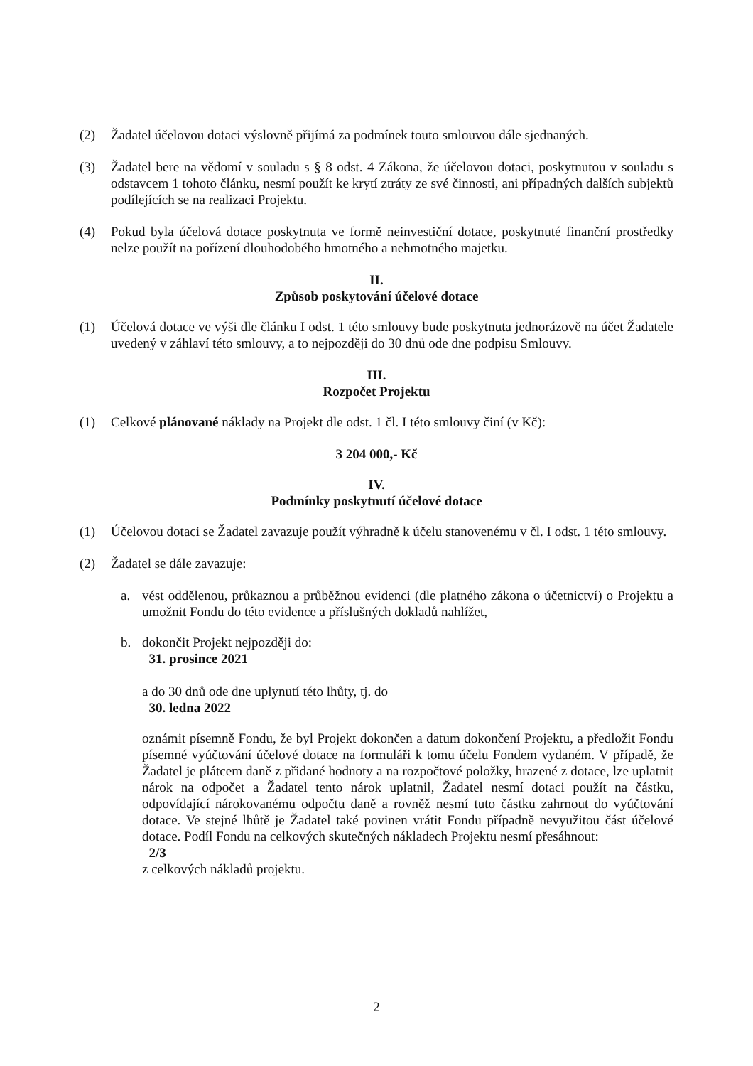(2) Žadatel účelovou dotaci výslovně přijímá za podmínek touto smlouvou dále sjednaných.
(3) Žadatel bere na vědomí v souladu s § 8 odst. 4 Zákona, že účelovou dotaci, poskytnutou v souladu s odstavcem 1 tohoto článku, nesmí použít ke krytí ztráty ze své činnosti, ani případných dalších subjektů podílejících se na realizaci Projektu.
(4) Pokud byla účelová dotace poskytnuta ve formě neinvestiční dotace, poskytnuté finanční prostředky nelze použít na pořízení dlouhodobého hmotného a nehmotného majetku.
II.
Způsob poskytování účelové dotace
(1) Účelová dotace ve výši dle článku I odst. 1 této smlouvy bude poskytnuta jednorázově na účet Žadatele uvedený v záhlaví této smlouvy, a to nejpozději do 30 dnů ode dne podpisu Smlouvy.
III.
Rozpočet Projektu
(1) Celkové plánované náklady na Projekt dle odst. 1 čl. I této smlouvy činí (v Kč):
3 204 000,- Kč
IV.
Podmínky poskytnutí účelové dotace
(1) Účelovou dotaci se Žadatel zavazuje použít výhradně k účelu stanovenému v čl. I odst. 1 této smlouvy.
(2) Žadatel se dále zavazuje:
a. vést oddělenou, průkaznou a průběžnou evidenci (dle platného zákona o účetnictví) o Projektu a umožnit Fondu do této evidence a příslušných dokladů nahlížet,
b. dokončit Projekt nejpozději do:
31. prosince 2021
a do 30 dnů ode dne uplynutí této lhůty, tj. do
30. ledna 2022
oznámit písemně Fondu, že byl Projekt dokončen a datum dokončení Projektu, a předložit Fondu písemné vyúčtování účelové dotace na formuláři k tomu účelu Fondem vydaném. V případě, že Žadatel je plátcem daně z přidané hodnoty a na rozpočtové položky, hrazené z dotace, lze uplatnit nárok na odpočet a Žadatel tento nárok uplatnil, Žadatel nesmí dotaci použít na částku, odpovídající nárokovanému odpočtu daně a rovněž nesmí tuto částku zahrnout do vyúčtování dotace. Ve stejné lhůtě je Žadatel také povinen vrátit Fondu případně nevyužitou část účelové dotace. Podíl Fondu na celkových skutečných nákladech Projektu nesmí přesáhnout:
2/3
z celkových nákladů projektu.
2